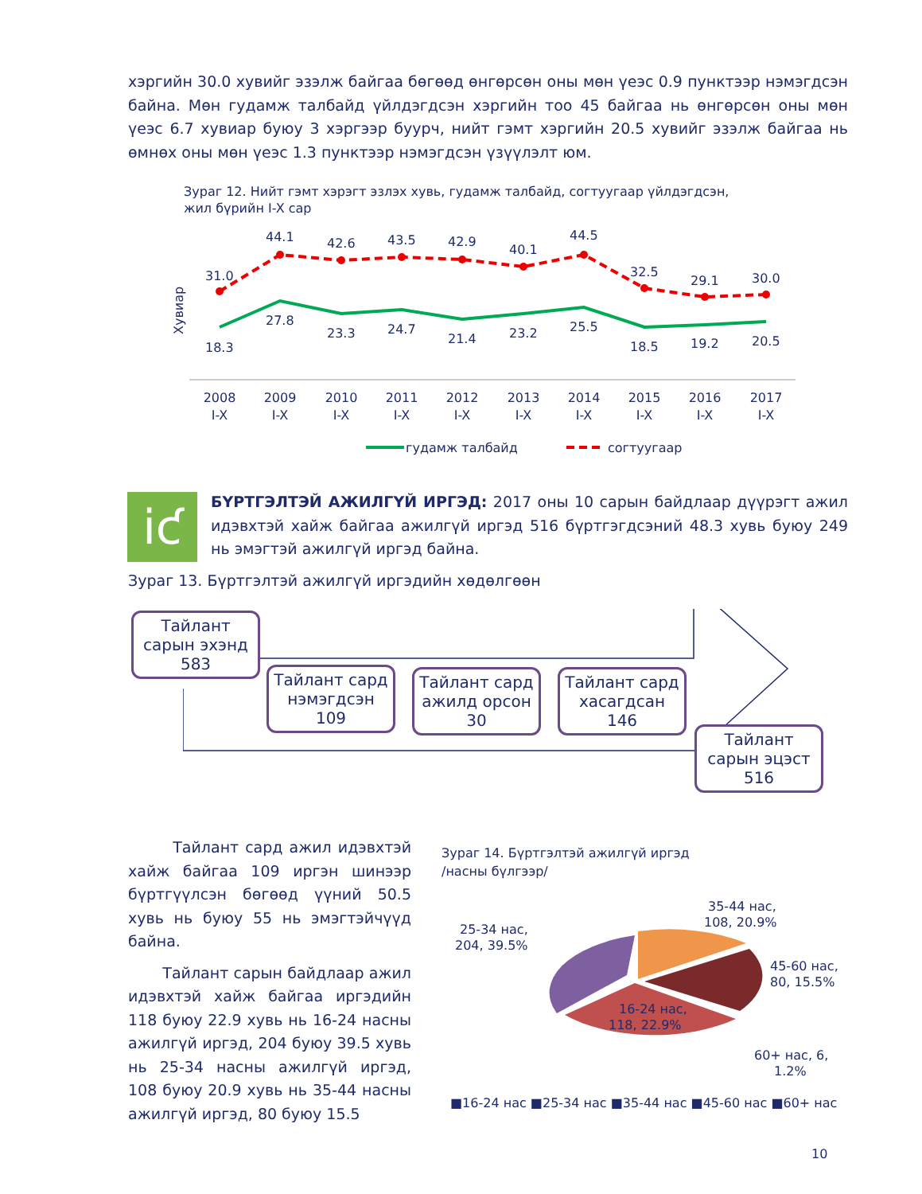хэргийн 30.0 хувийг эзэлж байгаа бөгөөд өнгөрсөн оны мөн үеэс 0.9 пунктээр нэмэгдсэн байна. Мөн гудамж талбайд үйлдэгдсэн хэргийн тоо 45 байгаа нь өнгөрсөн оны мөн үеэс 6.7 хувиар буюу 3 хэргээр буурч, нийт гэмт хэргийн 20.5 хувийг эзэлж байгаа нь өмнөх оны мөн үеэс 1.3 пунктээр нэмэгдсэн үзүүлэлт юм.
Зураг 12. Нийт гэмт хэрэгт эзлэх хувь, гудамж талбайд, согтуугаар үйлдэгдсэн,
жил бүрийн I-X сар
Хувиар
31.0
44.1
42.6
43.5
42.9
40.1
44.5
32.5
29.1
30.0
18.3
27.8
23.3
24.7
21.4
23.2
25.5
18.5
19.2
20.5
2008
I-X
2009
I-X
2010
I-X
2011
I-X
2012
I-X
2013
I-X
2014
I-X
2015
I-X
2016
I-X
2017
I-X
гудамж талбайд
согтуугаар
iƈ
БҮРТГЭЛТЭЙ АЖИЛГҮЙ ИРГЭД: 2017 оны 10 сарын байдлаар дүүрэгт ажил идэвхтэй хайж байгаа ажилгүй иргэд 516 бүртгэгдсэний 48.3 хувь буюу 249 нь эмэгтэй ажилгүй иргэд байна.
Зураг 13. Бүртгэлтэй ажилгүй иргэдийн хөдөлгөөн
Тайлант
сарын эхэнд
583
Тайлант сард
нэмэгдсэн
109
Тайлант сард
ажилд орсон
30
Тайлант сард
хасагдсан
146
Тайлант
сарын эцэст
516
Тайлант сард ажил идэвхтэй хайж байгаа 109 иргэн шинээр бүртгүүлсэн бөгөөд үүний 50.5 хувь нь буюу 55 нь эмэгтэйчүүд байна.
Тайлант сарын байдлаар ажил идэвхтэй хайж байгаа иргэдийн 118 буюу 22.9 хувь нь 16-24 насны ажилгүй иргэд, 204 буюу 39.5 хувь нь 25-34 насны ажилгүй иргэд, 108 буюу 20.9 хувь нь 35-44 насны ажилгүй иргэд, 80 буюу 15.5
Зураг 14. Бүртгэлтэй ажилгүй иргэд
/насны бүлгээр/
16-24 нас,
118, 22.9%
25-34 нас,
204, 39.5%
35-44 нас,
108, 20.9%
45-60 нас,
80, 15.5%
60+ нас, 6,
1.2%
■16-24 нас ■25-34 нас ■35-44 нас ■45-60 нас ■60+ нас
10